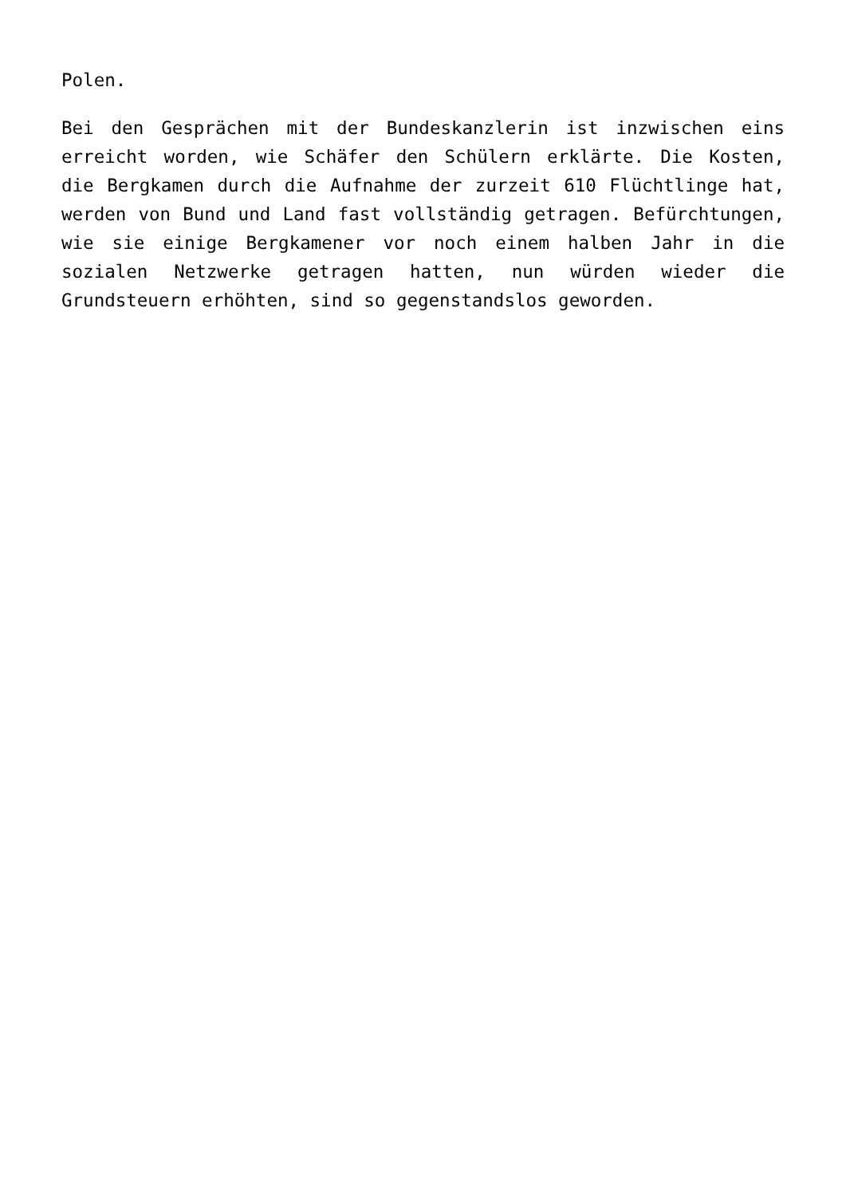Polen.
Bei den Gesprächen mit der Bundeskanzlerin ist inzwischen eins erreicht worden, wie Schäfer den Schülern erklärte. Die Kosten, die Bergkamen durch die Aufnahme der zurzeit 610 Flüchtlinge hat, werden von Bund und Land fast vollständig getragen. Befürchtungen, wie sie einige Bergkamener vor noch einem halben Jahr in die sozialen Netzwerke getragen hatten, nun würden wieder die Grundsteuern erhöhten, sind so gegenstandslos geworden.